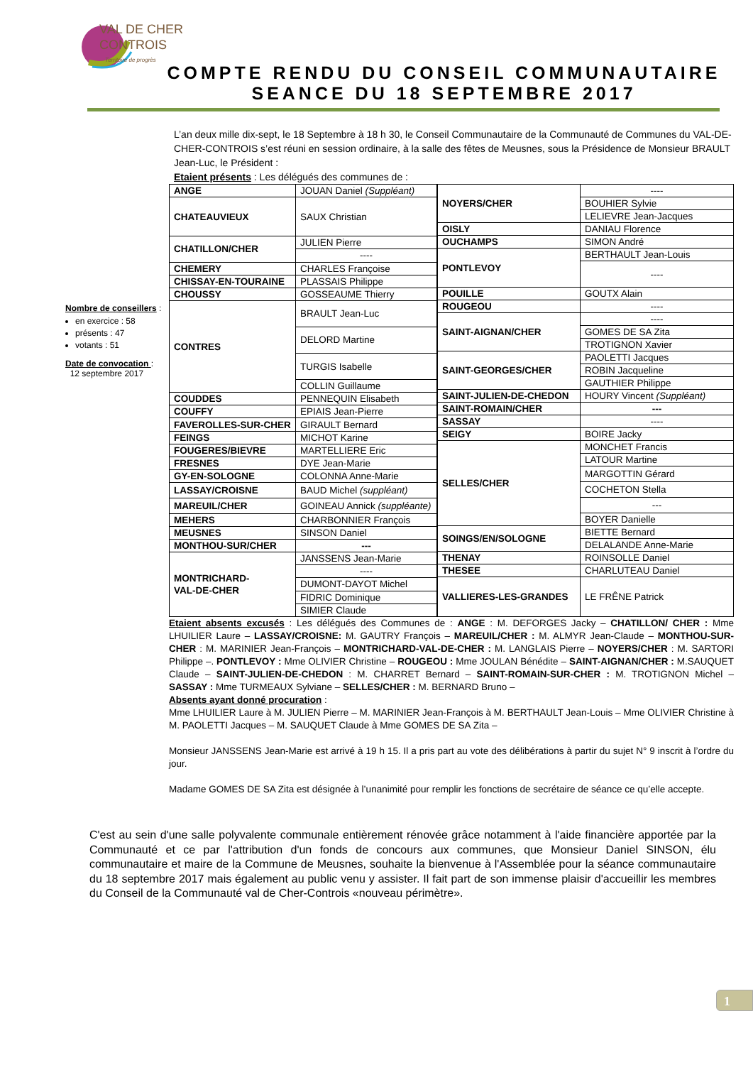VAL DE CHER
CONTROIS
Territoire de progrès
COMPTE RENDU DU CONSEIL COMMUNAUTAIRE
SEANCE DU 18 SEPTEMBRE 2017
Nombre de conseillers :
en exercice : 58
présents : 47
votants : 51
Date de convocation :
12 septembre 2017
L’an deux mille dix-sept, le 18 Septembre à 18 h 30, le Conseil Communautaire de la Communauté de Communes du VAL-DE-CHER-CONTROIS s’est réuni en session ordinaire, à la salle des fêtes de Meusnes, sous la Présidence de Monsieur BRAULT Jean-Luc, le Président :
Etaient présents : Les délégués des communes de :
| ANGE | JOUAN Daniel (Suppléant) |
| CHATEAUVIEUX | SAUX Christian |
| CHATILLON/CHER | JULIEN Pierre |
| | ---- |
| CHEMERY | CHARLES Françoise |
| CHISSAY-EN-TOURAINE | PLASSAIS Philippe |
| CHOUSSY | GOSSEAUME Thierry |
| CONTRES | BRAULT Jean-Luc |
| | DELORD Martine |
| | TURGIS Isabelle |
| | COLLIN Guillaume |
| COUDDES | PENNEQUIN Elisabeth |
| COUFFY | EPIAIS Jean-Pierre |
| FAVEROLLES-SUR-CHER | GIRAULT Bernard |
| FEINGS | MICHOT Karine |
| FOUGERES/BIEVRE | MARTELLIERE Eric |
| FRESNES | DYE Jean-Marie |
| GY-EN-SOLOGNE | COLONNA Anne-Marie |
| LASSAY/CROISNE | BAUD Michel (suppléant) |
| MAREUIL/CHER | GOINEAU Annick (suppléante) |
| MEHERS | CHARBONNIER François |
| MEUSNES | SINSON Daniel |
| MONTHOU-SUR/CHER | --- |
| MONTRICHARD- VAL-DE-CHER | JANSSENS Jean-Marie |
| | ---- |
| | DUMONT-DAYOT Michel |
| | FIDRIC Dominique |
| | SIMIER Claude |
| NOYERS/CHER | ---- |
| | BOUHIER Sylvie |
| | LELIEVRE Jean-Jacques |
| OISLY | DANIAU Florence |
| OUCHAMPS | SIMON André |
| PONTLEVOY | BERTHAULT Jean-Louis |
| | ---- |
| POUILLE | GOUTX Alain |
| ROUGEOU | ---- |
| SAINT-AIGNAN/CHER | ---- |
| | GOMES DE SA Zita |
| | TROTIGNON Xavier |
| SAINT-GEORGES/CHER | PAOLETTI Jacques |
| | ROBIN Jacqueline |
| | GAUTHIER Philippe |
| SAINT-JULIEN-DE-CHEDON | HOURY Vincent (Suppléant) |
| SAINT-ROMAIN/CHER | --- |
| SASSAY | ---- |
| SEIGY | BOIRE Jacky |
| SELLES/CHER | MONCHET Francis |
| | LATOUR Martine |
| | MARGOTTIN Gérard |
| | COCHETON Stella |
| | --- |
| | BOYER Danielle |
| SOINGS/EN/SOLOGNE | BIETTE Bernard |
| | DELALANDE Anne-Marie |
| THENAY | ROINSOLLE Daniel |
| THESEE | CHARLUTEAU Daniel |
| VALLIERES-LES-GRANDES | LE FRÊNE Patrick |
Etaient absents excusés : Les délégués des Communes de : ANGE : M. DEFORGES Jacky – CHATILLON/ CHER : Mme LHUILIER Laure – LASSAY/CROISNE: M. GAUTRY François – MAREUIL/CHER : M. ALMYR Jean-Claude – MONTHOU-SUR-CHER : M. MARINIER Jean-François – MONTRICHARD-VAL-DE-CHER : M. LANGLAIS Pierre – NOYERS/CHER : M. SARTORI Philippe –. PONTLEVOY : Mme OLIVIER Christine – ROUGEOU : Mme JOULAN Bénédite – SAINT-AIGNAN/CHER : M.SAUQUET Claude – SAINT-JULIEN-DE-CHEDON : M. CHARRET Bernard – SAINT-ROMAIN-SUR-CHER : M. TROTIGNON Michel – SASSAY : Mme TURMEAUX Sylviane – SELLES/CHER : M. BERNARD Bruno –
Absents ayant donné procuration :
Mme LHUILIER Laure à M. JULIEN Pierre – M. MARINIER Jean-François à M. BERTHAULT Jean-Louis – Mme OLIVIER Christine à M. PAOLETTI Jacques – M. SAUQUET Claude à Mme GOMES DE SA Zita –
Monsieur JANSSENS Jean-Marie est arrivé à 19 h 15. Il a pris part au vote des délibérations à partir du sujet N° 9 inscrit à l’ordre du jour.
Madame GOMES DE SA Zita est désignée à l’unanimité pour remplir les fonctions de secrétaire de séance ce qu’elle accepte.
C'est au sein d'une salle polyvalente communale entièrement rénovée grâce notamment à l'aide financière apportée par la Communauté et ce par l'attribution d'un fonds de concours aux communes, que Monsieur Daniel SINSON, élu communautaire et maire de la Commune de Meusnes, souhaite la bienvenue à l'Assemblée pour la séance communautaire du 18 septembre 2017 mais également au public venu y assister. Il fait part de son immense plaisir d'accueillir les membres du Conseil de la Communauté val de Cher-Controis «nouveau périmètre».
1